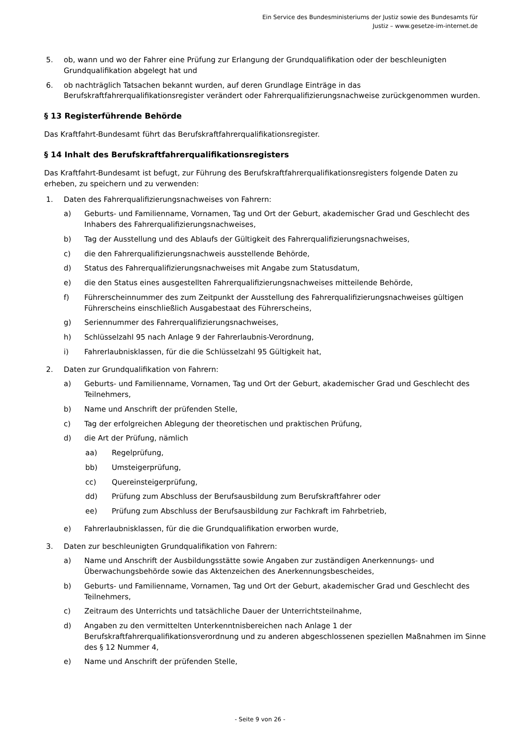Ein Service des Bundesministeriums der Justiz sowie des Bundesamts für
Justiz – www.gesetze-im-internet.de
5. ob, wann und wo der Fahrer eine Prüfung zur Erlangung der Grundqualifikation oder der beschleunigten Grundqualifikation abgelegt hat und
6. ob nachträglich Tatsachen bekannt wurden, auf deren Grundlage Einträge in das Berufskraftfahrerqualifikationsregister verändert oder Fahrerqualifizierungsnachweise zurückgenommen wurden.
§ 13 Registerführende Behörde
Das Kraftfahrt-Bundesamt führt das Berufskraftfahrerqualifikationsregister.
§ 14 Inhalt des Berufskraftfahrerqualifikationsregisters
Das Kraftfahrt-Bundesamt ist befugt, zur Führung des Berufskraftfahrerqualifikationsregisters folgende Daten zu erheben, zu speichern und zu verwenden:
1. Daten des Fahrerqualifizierungsnachweises von Fahrern:
a) Geburts- und Familienname, Vornamen, Tag und Ort der Geburt, akademischer Grad und Geschlecht des Inhabers des Fahrerqualifizierungsnachweises,
b) Tag der Ausstellung und des Ablaufs der Gültigkeit des Fahrerqualifizierungsnachweises,
c) die den Fahrerqualifizierungsnachweis ausstellende Behörde,
d) Status des Fahrerqualifizierungsnachweises mit Angabe zum Statusdatum,
e) die den Status eines ausgestellten Fahrerqualifizierungsnachweises mitteilende Behörde,
f) Führerscheinnummer des zum Zeitpunkt der Ausstellung des Fahrerqualifizierungsnachweises gültigen Führerscheins einschließlich Ausgabestaat des Führerscheins,
g) Seriennummer des Fahrerqualifizierungsnachweises,
h) Schlüsselzahl 95 nach Anlage 9 der Fahrerlaubnis-Verordnung,
i) Fahrerlaubnisklassen, für die die Schlüsselzahl 95 Gültigkeit hat,
2. Daten zur Grundqualifikation von Fahrern:
a) Geburts- und Familienname, Vornamen, Tag und Ort der Geburt, akademischer Grad und Geschlecht des Teilnehmers,
b) Name und Anschrift der prüfenden Stelle,
c) Tag der erfolgreichen Ablegung der theoretischen und praktischen Prüfung,
d) die Art der Prüfung, nämlich
aa) Regelprüfung,
bb) Umsteigerprüfung,
cc) Quereinsteigerprüfung,
dd) Prüfung zum Abschluss der Berufsausbildung zum Berufskraftfahrer oder
ee) Prüfung zum Abschluss der Berufsausbildung zur Fachkraft im Fahrbetrieb,
e) Fahrerlaubnisklassen, für die die Grundqualifikation erworben wurde,
3. Daten zur beschleunigten Grundqualifikation von Fahrern:
a) Name und Anschrift der Ausbildungsstätte sowie Angaben zur zuständigen Anerkennungs- und Überwachungsbehörde sowie das Aktenzeichen des Anerkennungsbescheides,
b) Geburts- und Familienname, Vornamen, Tag und Ort der Geburt, akademischer Grad und Geschlecht des Teilnehmers,
c) Zeitraum des Unterrichts und tatsächliche Dauer der Unterrichtsteilnahme,
d) Angaben zu den vermittelten Unterkenntnisbereichen nach Anlage 1 der Berufskraftfahrerqualifikationsverordnung und zu anderen abgeschlossenen speziellen Maßnahmen im Sinne des § 12 Nummer 4,
e) Name und Anschrift der prüfenden Stelle,
- Seite 9 von 26 -